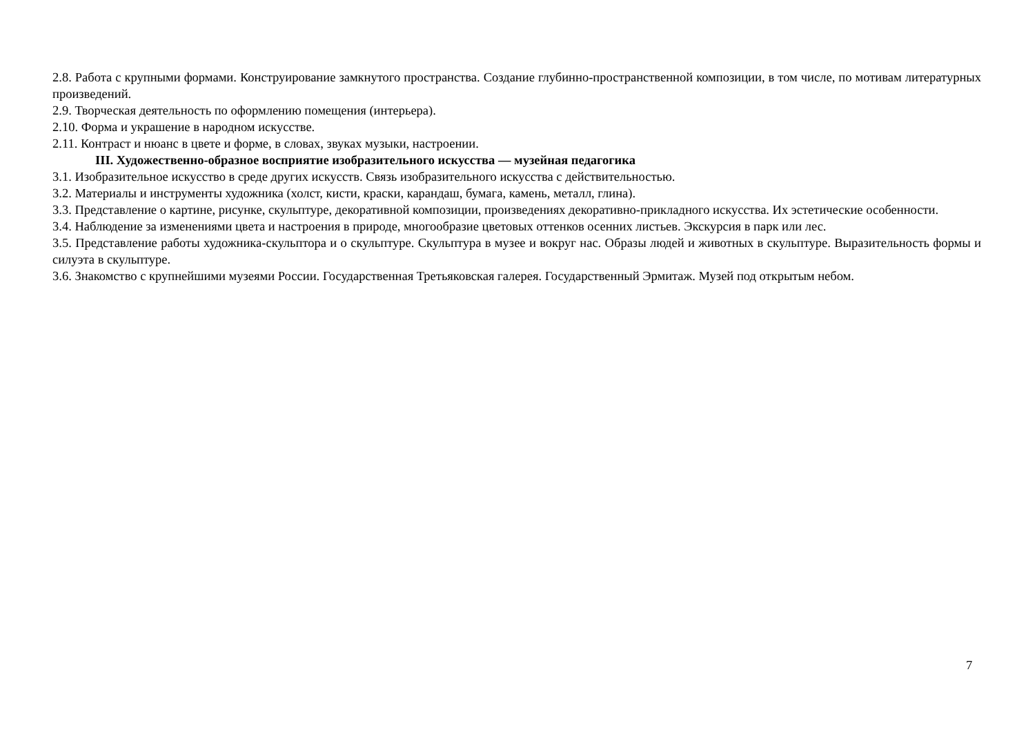2.8. Работа с крупными формами. Конструирование замкнутого пространства. Создание глубинно-пространственной композиции, в том числе, по мотивам литературных произведений.
2.9. Творческая деятельность по оформлению помещения (интерьера).
2.10. Форма и украшение в народном искусстве.
2.11. Контраст и нюанс в цвете и форме, в словах, звуках музыки, настроении.
III. Художественно-образное восприятие изобразительного искусства — музейная педагогика
3.1. Изобразительное искусство в среде других искусств. Связь изобразительного искусства с действительностью.
3.2. Материалы и инструменты художника (холст, кисти, краски, карандаш, бумага, камень, металл, глина).
3.3. Представление о картине, рисунке, скульптуре, декоративной композиции, произведениях декоративно-прикладного искусства. Их эстетические особенности.
3.4. Наблюдение за изменениями цвета и настроения в природе, многообразие цветовых оттенков осенних листьев. Экскурсия в парк или лес.
3.5. Представление работы художника-скульптора и о скульптуре. Скульптура в музее и вокруг нас. Образы людей и животных в скульптуре. Выразительность формы и силуэта в скульптуре.
3.6. Знакомство с крупнейшими музеями России. Государственная Третьяковская галерея. Государственный Эрмитаж. Музей под открытым небом.
7